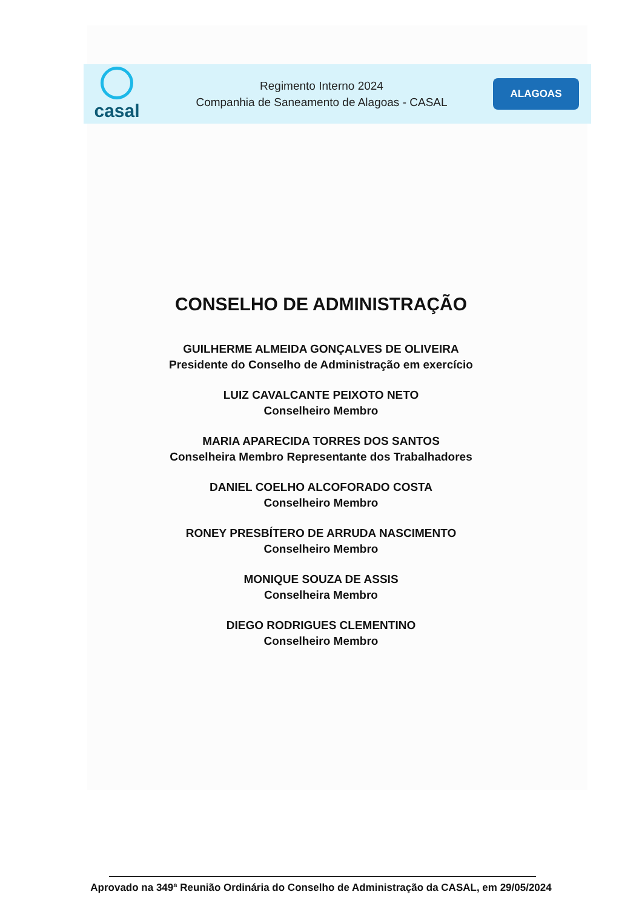casal
Regimento Interno 2024
Companhia de Saneamento de Alagoas - CASAL
ALAGOAS
CONSELHO DE ADMINISTRAÇÃO
GUILHERME ALMEIDA GONÇALVES DE OLIVEIRA
Presidente do Conselho de Administração em exercício
LUIZ CAVALCANTE PEIXOTO NETO
Conselheiro Membro
MARIA APARECIDA TORRES DOS SANTOS
Conselheira Membro Representante dos Trabalhadores
DANIEL COELHO ALCOFORADO COSTA
Conselheiro Membro
RONEY PRESBÍTERO DE ARRUDA NASCIMENTO
Conselheiro Membro
MONIQUE SOUZA DE ASSIS
Conselheira Membro
DIEGO RODRIGUES CLEMENTINO
Conselheiro Membro
Aprovado na 349ª Reunião Ordinária do Conselho de Administração da CASAL, em 29/05/2024